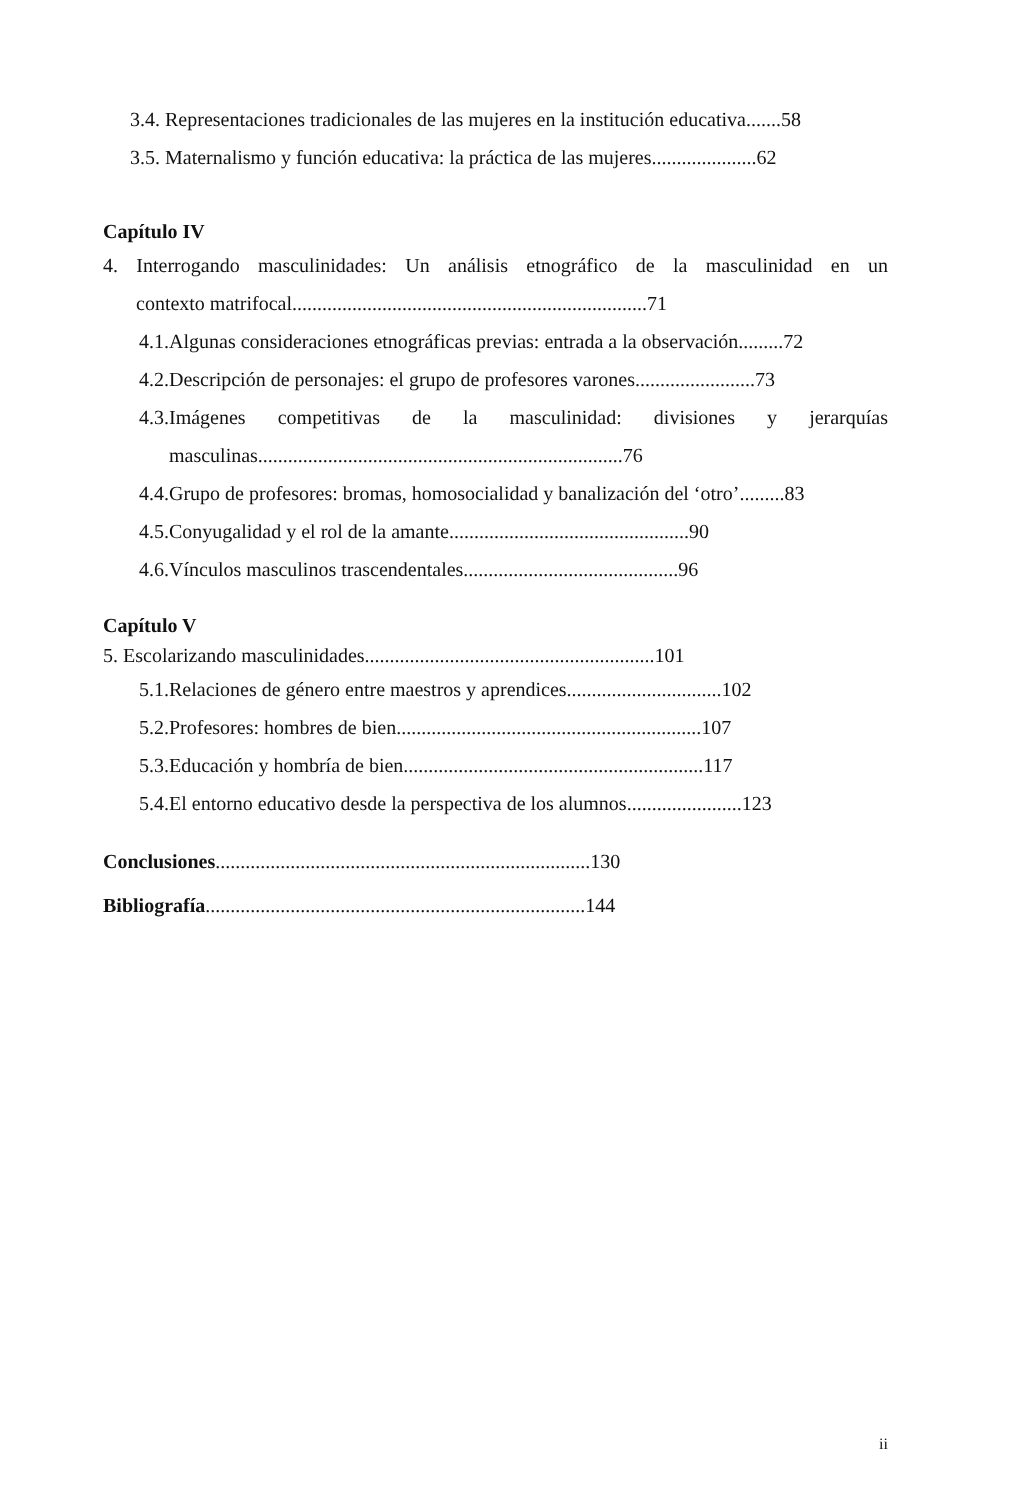3.4. Representaciones tradicionales de las mujeres en la institución educativa.......58
3.5. Maternalismo y función educativa: la práctica de las mujeres.....................62
Capítulo IV
4. Interrogando masculinidades: Un análisis etnográfico de la masculinidad en un
contexto matrifocal.......................................................................71
4.1.Algunas consideraciones etnográficas previas: entrada a la observación.........72
4.2.Descripción de personajes: el grupo de profesores varones........................73
4.3.Imágenes competitivas de la masculinidad: divisiones y jerarquías
masculinas.........................................................................76
4.4.Grupo de profesores: bromas, homosocialidad y banalización del ‘otro’.........83
4.5.Conyugalidad y el rol de la amante................................................90
4.6.Vínculos masculinos trascendentales...........................................96
Capítulo V
5. Escolarizando masculinidades..........................................................101
5.1.Relaciones de género entre maestros y aprendices...............................102
5.2.Profesores: hombres de bien.............................................................107
5.3.Educación y hombría de bien............................................................117
5.4.El entorno educativo desde la perspectiva de los alumnos.......................123
Conclusiones...........................................................................130
Bibliografía............................................................................144
ii